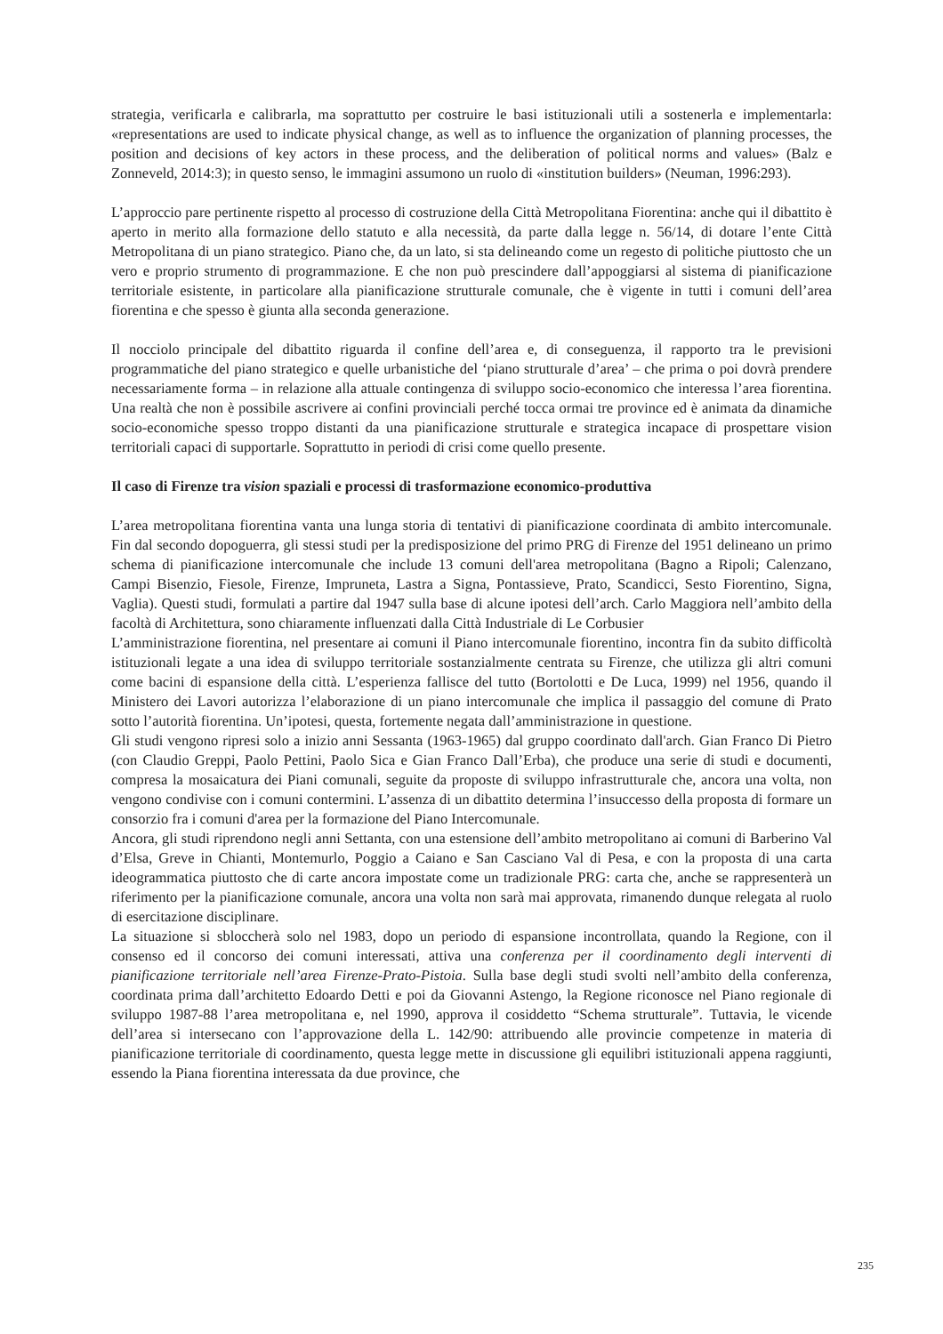strategia, verificarla e calibrarla, ma soprattutto per costruire le basi istituzionali utili a sostenerla e implementarla: «representations are used to indicate physical change, as well as to influence the organization of planning processes, the position and decisions of key actors in these process, and the deliberation of political norms and values» (Balz e Zonneveld, 2014:3); in questo senso, le immagini assumono un ruolo di «institution builders» (Neuman, 1996:293).
L’approccio pare pertinente rispetto al processo di costruzione della Città Metropolitana Fiorentina: anche qui il dibattito è aperto in merito alla formazione dello statuto e alla necessità, da parte dalla legge n. 56/14, di dotare l’ente Città Metropolitana di un piano strategico. Piano che, da un lato, si sta delineando come un regesto di politiche piuttosto che un vero e proprio strumento di programmazione. E che non può prescindere dall’appoggiarsi al sistema di pianificazione territoriale esistente, in particolare alla pianificazione strutturale comunale, che è vigente in tutti i comuni dell’area fiorentina e che spesso è giunta alla seconda generazione.
Il nocciolo principale del dibattito riguarda il confine dell’area e, di conseguenza, il rapporto tra le previsioni programmatiche del piano strategico e quelle urbanistiche del ‘piano strutturale d’area’ – che prima o poi dovrà prendere necessariamente forma – in relazione alla attuale contingenza di sviluppo socio-economico che interessa l’area fiorentina. Una realtà che non è possibile ascrivere ai confini provinciali perché tocca ormai tre province ed è animata da dinamiche socio-economiche spesso troppo distanti da una pianificazione strutturale e strategica incapace di prospettare vision territoriali capaci di supportarle. Soprattutto in periodi di crisi come quello presente.
Il caso di Firenze tra vision spaziali e processi di trasformazione economico-produttiva
L’area metropolitana fiorentina vanta una lunga storia di tentativi di pianificazione coordinata di ambito intercomunale. Fin dal secondo dopoguerra, gli stessi studi per la predisposizione del primo PRG di Firenze del 1951 delineano un primo schema di pianificazione intercomunale che include 13 comuni dell'area metropolitana (Bagno a Ripoli; Calenzano, Campi Bisenzio, Fiesole, Firenze, Impruneta, Lastra a Signa, Pontassieve, Prato, Scandicci, Sesto Fiorentino, Signa, Vaglia). Questi studi, formulati a partire dal 1947 sulla base di alcune ipotesi dell’arch. Carlo Maggiora nell’ambito della facoltà di Architettura, sono chiaramente influenzati dalla Città Industriale di Le Corbusier
L’amministrazione fiorentina, nel presentare ai comuni il Piano intercomunale fiorentino, incontra fin da subito difficoltà istituzionali legate a una idea di sviluppo territoriale sostanzialmente centrata su Firenze, che utilizza gli altri comuni come bacini di espansione della città. L’esperienza fallisce del tutto (Bortolotti e De Luca, 1999) nel 1956, quando il Ministero dei Lavori autorizza l’elaborazione di un piano intercomunale che implica il passaggio del comune di Prato sotto l’autorità fiorentina. Un’ipotesi, questa, fortemente negata dall’amministrazione in questione.
Gli studi vengono ripresi solo a inizio anni Sessanta (1963-1965) dal gruppo coordinato dall'arch. Gian Franco Di Pietro (con Claudio Greppi, Paolo Pettini, Paolo Sica e Gian Franco Dall’Erba), che produce una serie di studi e documenti, compresa la mosaicatura dei Piani comunali, seguite da proposte di sviluppo infrastrutturale che, ancora una volta, non vengono condivise con i comuni contermini. L’assenza di un dibattito determina l’insuccesso della proposta di formare un consorzio fra i comuni d'area per la formazione del Piano Intercomunale.
Ancora, gli studi riprendono negli anni Settanta, con una estensione dell’ambito metropolitano ai comuni di Barberino Val d’Elsa, Greve in Chianti, Montemurlo, Poggio a Caiano e San Casciano Val di Pesa, e con la proposta di una carta ideogrammatica piuttosto che di carte ancora impostate come un tradizionale PRG: carta che, anche se rappresenterà un riferimento per la pianificazione comunale, ancora una volta non sarà mai approvata, rimanendo dunque relegata al ruolo di esercitazione disciplinare.
La situazione si sbloccherà solo nel 1983, dopo un periodo di espansione incontrollata, quando la Regione, con il consenso ed il concorso dei comuni interessati, attiva una conferenza per il coordinamento degli interventi di pianificazione territoriale nell’area Firenze-Prato-Pistoia. Sulla base degli studi svolti nell’ambito della conferenza, coordinata prima dall’architetto Edoardo Detti e poi da Giovanni Astengo, la Regione riconosce nel Piano regionale di sviluppo 1987-88 l’area metropolitana e, nel 1990, approva il cosiddetto “Schema strutturale”. Tuttavia, le vicende dell’area si intersecano con l’approvazione della L. 142/90: attribuendo alle provincie competenze in materia di pianificazione territoriale di coordinamento, questa legge mette in discussione gli equilibri istituzionali appena raggiunti, essendo la Piana fiorentina interessata da due province, che
235